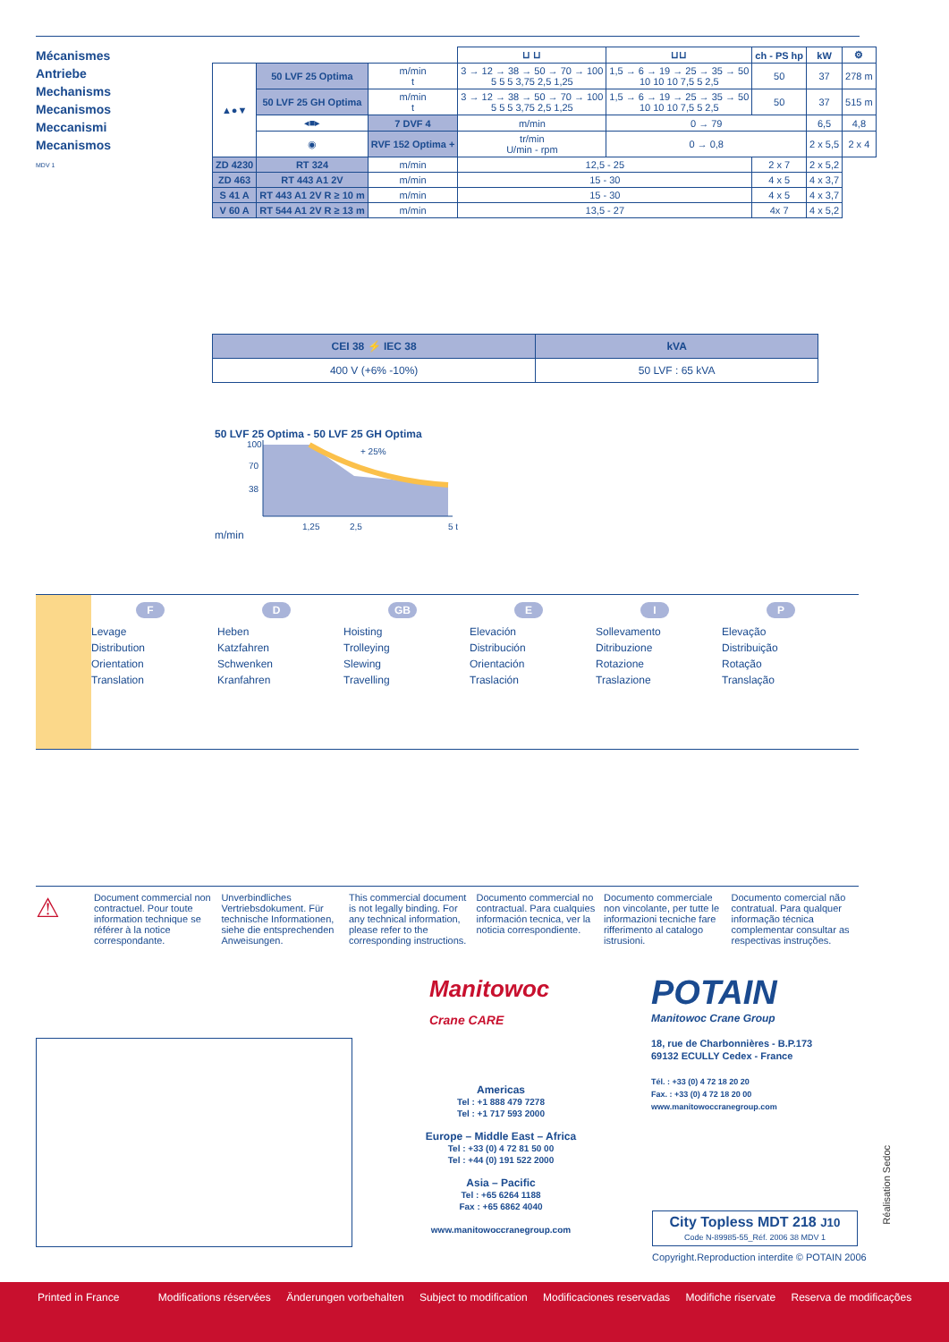Mécanismes
Antriebe
Mechanisms
Mecanismos
Meccanismi
Mecanismos
MDV 1
| | | | ⊔ ⊔ | | ⊔⊔ | ch - PS hp | kW | ⚙ |
| ▲●▼ | 50 LVF 25 Optima | m/min t | 3 → 12 → 38 → 50 → 70 → 100 5 5 5 3,75 2,5 1,25 | | 1,5 → 6 → 19 → 25 → 35 → 50 10 10 10 7,5 5 2,5 | 50 | 37 | 278 m |
| | 50 LVF 25 GH Optima | m/min t | 3 → 12 → 38 → 50 → 70 → 100 5 5 5 3,75 2,5 1,25 | | 1,5 → 6 → 19 → 25 → 35 → 50 10 10 10 7,5 5 2,5 | 50 | 37 | 515 m |
| | ◂■▸ | 7 DVF 4 | m/min | 0 → 79 | | | 6,5 | 4,8 |
| | ◉ | RVF 152 Optima + | tr/min U/min - rpm | 0 → 0,8 | | | 2 x 5,5 | 2 x 4 |
| ZD 4230 | RT 324 | m/min | 12,5 - 25 | | | 2 x 7 | 2 x 5,2 | |
| ZD 463 | RT 443 A1 2V | m/min | 15 - 30 | | | 4 x 5 | 4 x 3,7 | |
| S 41 A | RT 443 A1 2V R ≥ 10 m | m/min | 15 - 30 | | | 4 x 5 | 4 x 3,7 | |
| V 60 A | RT 544 A1 2V R ≥ 13 m | m/min | 13,5 - 27 | | | 4x 7 | 4 x 5,2 | |
| CEI 38 ⚡ IEC 38 | kVA |
| 400 V (+6% -10%) | 50 LVF : 65 kVA |
50 LVF 25 Optima - 50 LVF 25 GH Optima
m/min
100
70
38
+ 25%
1,25
2,5
5 t
F
Levage
Distribution
Orientation
Translation
D
Heben
Katzfahren
Schwenken
Kranfahren
GB
Hoisting
Trolleying
Slewing
Travelling
E
Elevación
Distribución
Orientación
Traslación
I
Sollevamento
Ditribuzione
Rotazione
Traslazione
P
Elevação
Distribuição
Rotação
Translação
⚠
Document commercial non contractuel. Pour toute information technique se référer à la notice correspondante.
Unverbindliches Vertriebsdokument. Für technische Informationen, siehe die entsprechenden Anweisungen.
This commercial document is not legally binding. For any technical information, please refer to the corresponding instructions.
Documento commercial no contractual. Para cualquies información tecnica, ver la noticia correspondiente.
Documento commerciale non vincolante, per tutte le informazioni tecniche fare rifferimento al catalogo istrusioni.
Documento comercial não contratual. Para qualquer informação técnica complementar consultar as respectivas instruções.
Manitowoc
Crane CARE
Americas
Tel : +1 888 479 7278
Tel : +1 717 593 2000
Europe – Middle East – Africa
Tel : +33 (0) 4 72 81 50 00
Tel : +44 (0) 191 522 2000
Asia – Pacific
Tel : +65 6264 1188
Fax : +65 6862 4040
www.manitowoccranegroup.com
POTAIN
Manitowoc Crane Group
18, rue de Charbonnières - B.P.173
69132 ECULLY Cedex - France
Tél. : +33 (0) 4 72 18 20 20
Fax. : +33 (0) 4 72 18 20 00
www.manitowoccranegroup.com
City Topless MDT 218 J10
Code N-89985-55_Réf. 2006 38 MDV 1
Copyright.Reproduction interdite © POTAIN 2006
Réalisation Sedoc
Printed in France Modifications réservées Änderungen vorbehalten Subject to modification Modificaciones reservadas Modifiche riservate Reserva de modificações